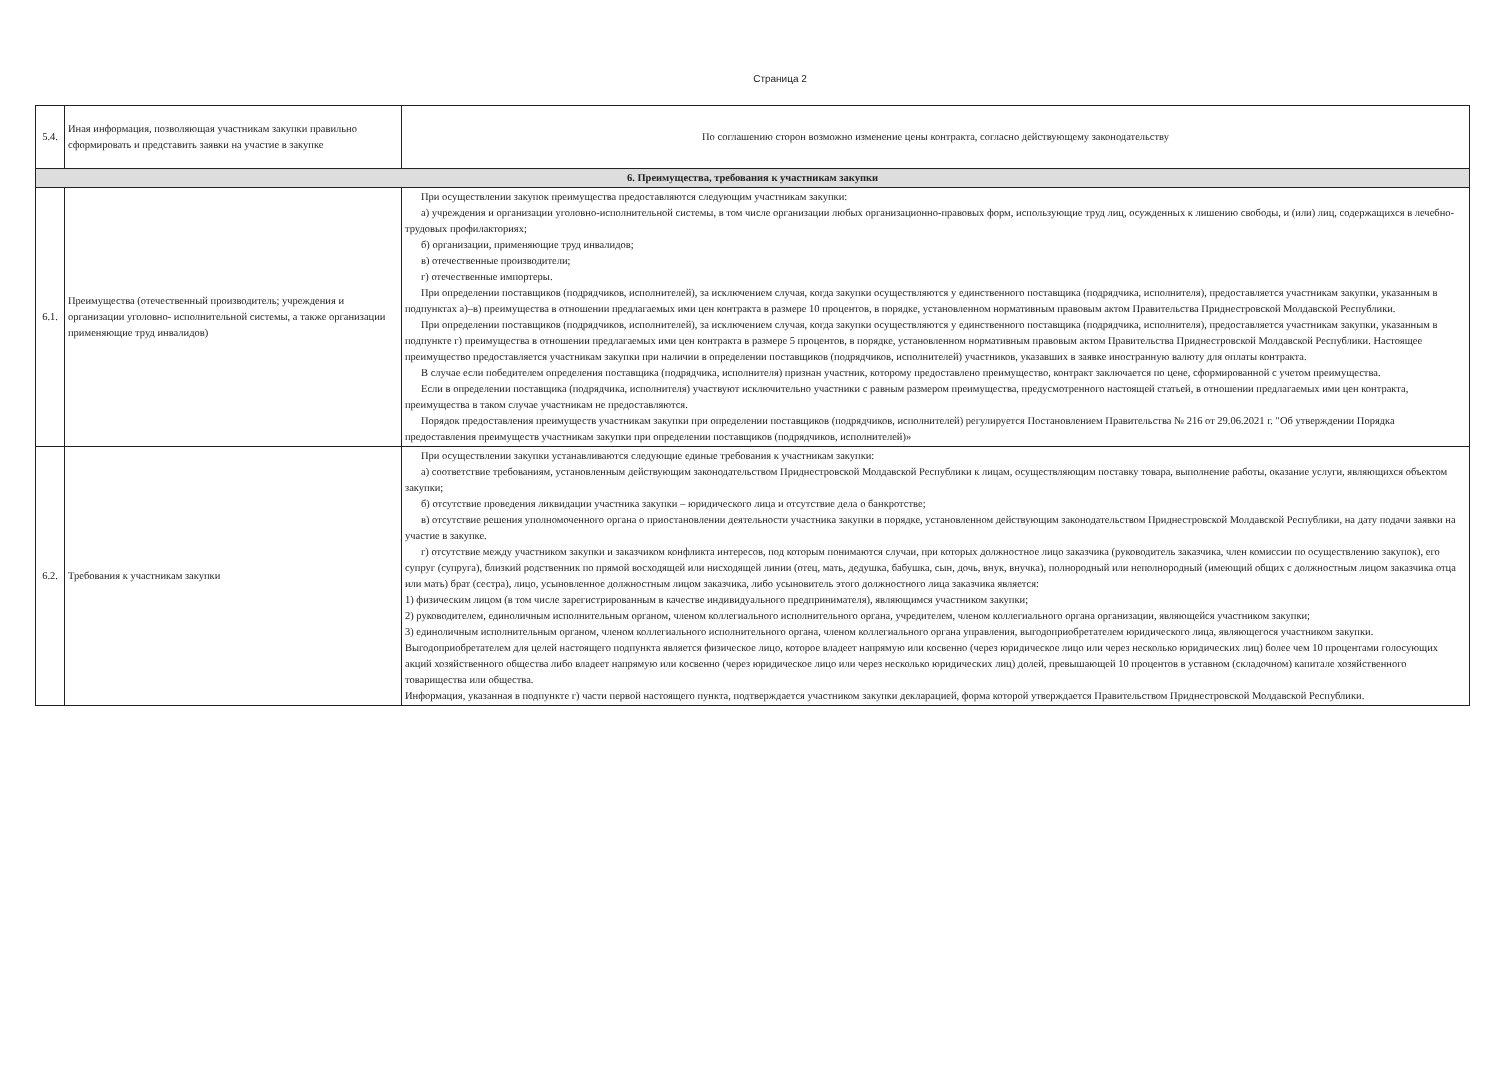Страница 2
| 5.4. | Иная информация, позволяющая участникам закупки правильно сформировать и представить заявки на участие в закупке | По соглашению сторон возможно изменение цены контракта, согласно действующему законодательству |
| 6. Преимущества, требования к участникам закупки | | |
| 6.1. | Преимущества (отечественный производитель; учреждения и организации уголовно- исполнительной системы, а также организации применяющие труд инвалидов) | При осуществлении закупок преимущества предоставляются следующим участникам закупки: а) учреждения и организации уголовно-исполнительной системы, в том числе организации любых организационно-правовых форм, использующие труд лиц, осужденных к лишению свободы, и (или) лиц, содержащихся в лечебно-трудовых профилакториях; б) организации, применяющие труд инвалидов; в) отечественные производители; г) отечественные импортеры. При определении поставщиков (подрядчиков, исполнителей), за исключением случая, когда закупки осуществляются у единственного поставщика (подрядчика, исполнителя), предоставляется участникам закупки, указанным в подпунктах а)–в) преимущества в отношении предлагаемых ими цен контракта в размере 10 процентов, в порядке, установленном нормативным правовым актом Правительства Приднестровской Молдавской Республики. При определении поставщиков (подрядчиков, исполнителей), за исключением случая, когда закупки осуществляются у единственного поставщика (подрядчика, исполнителя), предоставляется участникам закупки, указанным в подпункте г) преимущества в отношении предлагаемых ими цен контракта в размере 5 процентов, в порядке, установленном нормативным правовым актом Правительства Приднестровской Молдавской Республики. Настоящее преимущество предоставляется участникам закупки при наличии в определении поставщиков (подрядчиков, исполнителей) участников, указавших в заявке иностранную валюту для оплаты контракта. В случае если победителем определения поставщика (подрядчика, исполнителя) признан участник, которому предоставлено преимущество, контракт заключается по цене, сформированной с учетом преимущества. Если в определении поставщика (подрядчика, исполнителя) участвуют исключительно участники с равным размером преимущества, предусмотренного настоящей статьей, в отношении предлагаемых ими цен контракта, преимущества в таком случае участникам не предоставляются. Порядок предоставления преимуществ участникам закупки при определении поставщиков (подрядчиков, исполнителей) регулируется Постановлением Правительства № 216 от 29.06.2021 г. "Об утверждении Порядка предоставления преимуществ участникам закупки при определении поставщиков (подрядчиков, исполнителей)» |
| 6.2. | Требования к участникам закупки | При осуществлении закупки устанавливаются следующие единые требования к участникам закупки: а) соответствие требованиям, установленным действующим законодательством Приднестровской Молдавской Республики к лицам, осуществляющим поставку товара, выполнение работы, оказание услуги, являющихся объектом закупки; б) отсутствие проведения ликвидации участника закупки – юридического лица и отсутствие дела о банкротстве; в) отсутствие решения уполномоченного органа о приостановлении деятельности участника закупки в порядке, установленном действующим законодательством Приднестровской Молдавской Республики, на дату подачи заявки на участие в закупке. г) отсутствие между участником закупки и заказчиком конфликта интересов, под которым понимаются случаи, при которых должностное лицо заказчика (руководитель заказчика, член комиссии по осуществлению закупок), его супруг (супруга), близкий родственник по прямой восходящей или нисходящей линии (отец, мать, дедушка, бабушка, сын, дочь, внук, внучка), полнородный или неполнородный (имеющий общих с должностным лицом заказчика отца или мать) брат (сестра), лицо, усыновленное должностным лицом заказчика, либо усыновитель этого должностного лица заказчика является: 1) физическим лицом (в том числе зарегистрированным в качестве индивидуального предпринимателя), являющимся участником закупки; 2) руководителем, единоличным исполнительным органом, членом коллегиального исполнительного органа, учредителем, членом коллегиального органа организации, являющейся участником закупки; 3) единоличным исполнительным органом, членом коллегиального исполнительного органа, членом коллегиального органа управления, выгодоприобретателем юридического лица, являющегося участником закупки. Выгодоприобретателем для целей настоящего подпункта является физическое лицо, которое владеет напрямую или косвенно (через юридическое лицо или через несколько юридических лиц) более чем 10 процентами голосующих акций хозяйственного общества либо владеет напрямую или косвенно (через юридическое лицо или через несколько юридических лиц) долей, превышающей 10 процентов в уставном (складочном) капитале хозяйственного товарищества или общества. Информация, указанная в подпункте г) части первой настоящего пункта, подтверждается участником закупки декларацией, форма которой утверждается Правительством Приднестровской Молдавской Республики. |